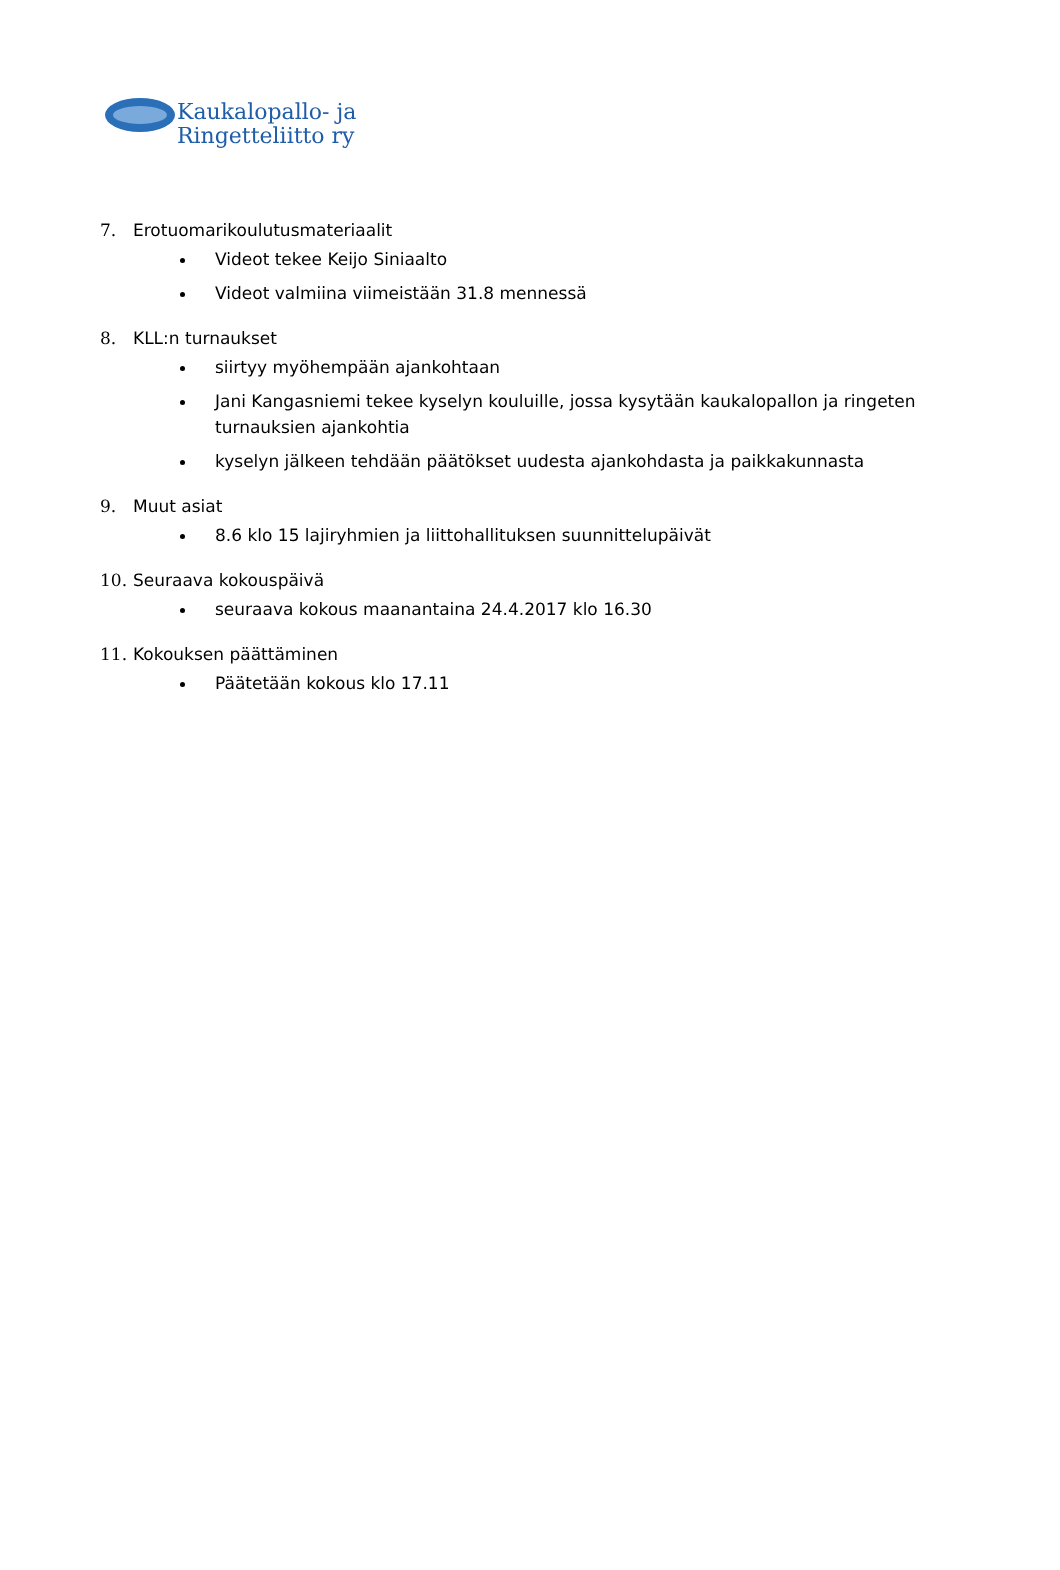Kaukalopallo- ja
Ringetteliitto ry
7. Erotuomarikoulutusmateriaalit
Videot tekee Keijo Siniaalto
Videot valmiina viimeistään 31.8 mennessä
8. KLL:n turnaukset
siirtyy myöhempään ajankohtaan
Jani Kangasniemi tekee kyselyn kouluille, jossa kysytään kaukalopallon ja ringeten turnauksien ajankohtia
kyselyn jälkeen tehdään päätökset uudesta ajankohdasta ja paikkakunnasta
9. Muut asiat
8.6 klo 15 lajiryhmien ja liittohallituksen suunnittelupäivät
10. Seuraava kokouspäivä
seuraava kokous maanantaina 24.4.2017 klo 16.30
11. Kokouksen päättäminen
Päätetään kokous klo 17.11